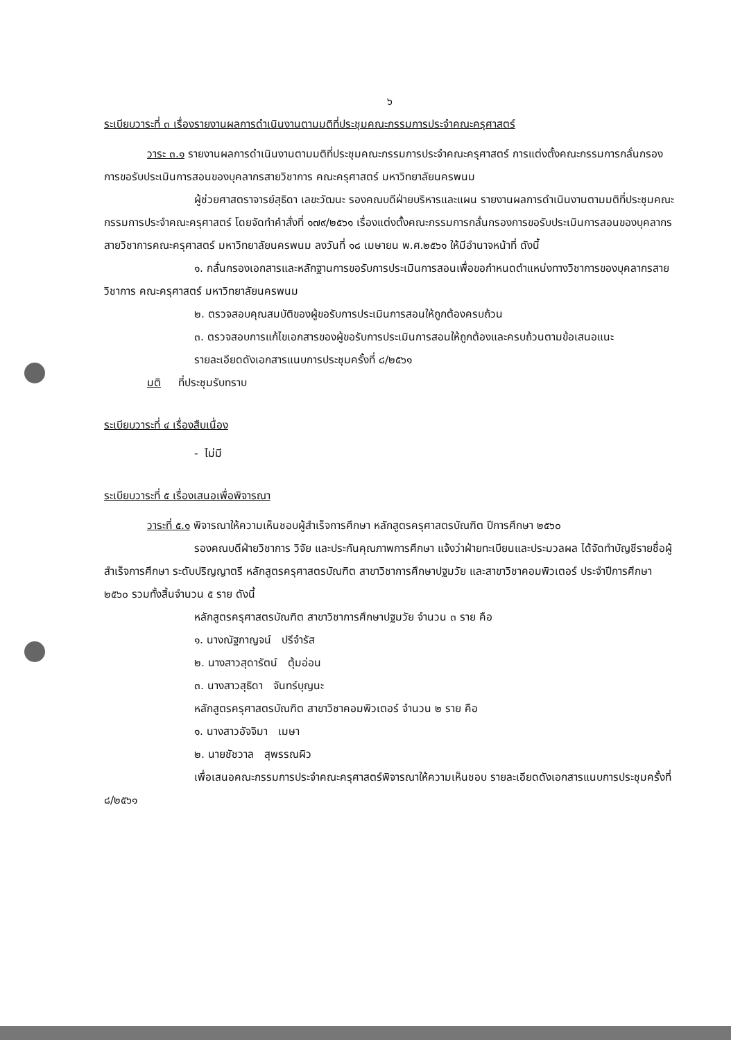๖
ระเบียบวาระที่ ๓ เรื่องรายงานผลการดำเนินงานตามมติที่ประชุมคณะกรรมการประจำคณะครุศาสตร์
วาระ ๓.๑ รายงานผลการดำเนินงานตามมติที่ประชุมคณะกรรมการประจำคณะครุศาสตร์ การแต่งตั้งคณะกรรมการกลั่นกรองการขอรับประเมินการสอนของบุคลากรสายวิชาการ คณะครุศาสตร์ มหาวิทยาลัยนครพนม
ผู้ช่วยศาสตราจารย์สุธิดา เลขะวัฒนะ รองคณบดีฝ่ายบริหารและแผน รายงานผลการดำเนินงานตามมติที่ประชุมคณะกรรมการประจำคณะครุศาสตร์ โดยจัดทำคำสั่งที่ ๑๗๙/๒๕๖๑ เรื่องแต่งตั้งคณะกรรมการกลั่นกรองการขอรับประเมินการสอนของบุคลากรสายวิชาการคณะครุศาสตร์ มหาวิทยาลัยนครพนม ลงวันที่ ๑๘ เมษายน พ.ศ.๒๕๖๑ ให้มีอำนาจหน้าที่ ดังนี้
๑. กลั่นกรองเอกสารและหลักฐานการขอรับการประเมินการสอนเพื่อขอกำหนดตำแหน่งทางวิชาการของบุคลากรสายวิชาการ คณะครุศาสตร์ มหาวิทยาลัยนครพนม
๒. ตรวจสอบคุณสมบัติของผู้ขอรับการประเมินการสอนให้ถูกต้องครบถ้วน
๓. ตรวจสอบการแก้ไขเอกสารของผู้ขอรับการประเมินการสอนให้ถูกต้องและครบถ้วนตามข้อเสนอแนะ
รายละเอียดดังเอกสารแนบการประชุมครั้งที่ ๘/๒๕๖๑
มติ ที่ประชุมรับทราบ
ระเบียบวาระที่ ๔ เรื่องสืบเนื่อง
- ไม่มี
ระเบียบวาระที่ ๕ เรื่องเสนอเพื่อพิจารณา
วาระที่ ๕.๑ พิจารณาให้ความเห็นชอบผู้สำเร็จการศึกษา หลักสูตรครุศาสตรบัณฑิต ปีการศึกษา ๒๕๖๐
รองคณบดีฝ่ายวิชาการ วิจัย และประกันคุณภาพการศึกษา แจ้งว่าฝ่ายทะเบียนและประมวลผล ได้จัดทำบัญชีรายชื่อผู้สำเร็จการศึกษา ระดับปริญญาตรี หลักสูตรครุศาสตรบัณฑิต สาขาวิชาการศึกษาปฐมวัย และสาขาวิชาคอมพิวเตอร์ ประจำปีการศึกษา ๒๕๖๐ รวมทั้งสิ้นจำนวน ๕ ราย ดังนี้
หลักสูตรครุศาสตรบัณฑิต สาขาวิชาการศึกษาปฐมวัย จำนวน ๓ ราย คือ
๑. นางณัฐกาญจน์ ปรีจำรัส
๒. นางสาวสุดารัตน์ ตุ้มอ่อน
๓. นางสาวสุธิดา จันทร์บุญนะ
หลักสูตรครุศาสตรบัณฑิต สาขาวิชาคอมพิวเตอร์ จำนวน ๒ ราย คือ
๑. นางสาวอัจจิมา เมษา
๒. นายชัชวาล สุพรรณผิว
เพื่อเสนอคณะกรรมการประจำคณะครุศาสตร์พิจารณาให้ความเห็นชอบ รายละเอียดดังเอกสารแนบการประชุมครั้งที่ ๘/๒๕๖๑